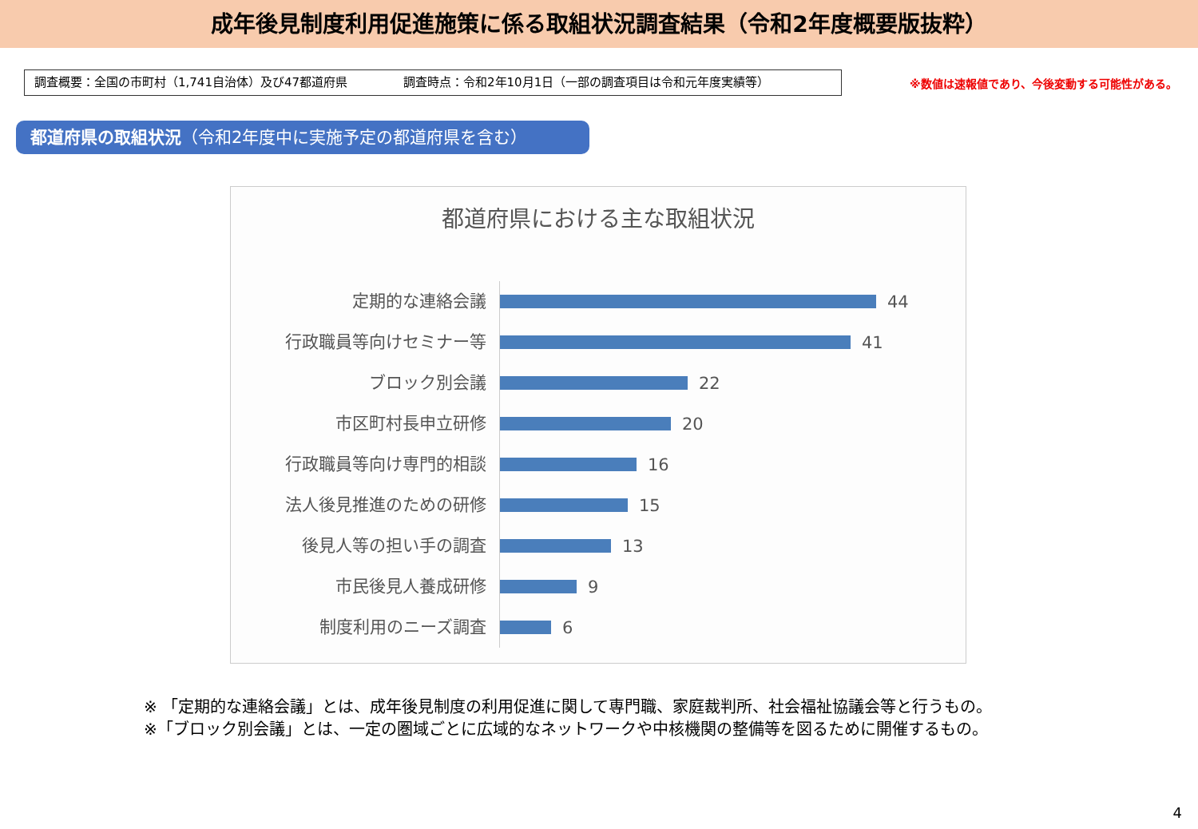成年後見制度利用促進施策に係る取組状況調査結果（令和2年度概要版抜粋）
調査概要：全国の市町村（1,741自治体）及び47都道府県 調査時点：令和2年10月1日（一部の調査項目は令和元年度実績等）
※数値は速報値であり、今後変動する可能性がある。
都道府県の取組状況（令和2年度中に実施予定の都道府県を含む）
都道府県における主な取組状況
定期的な連絡会議
44
行政職員等向けセミナー等
41
ブロック別会議
22
市区町村長申立研修
20
行政職員等向け専門的相談
16
法人後見推進のための研修
15
後見人等の担い手の調査
13
市民後見人養成研修
9
制度利用のニーズ調査
6
※ 「定期的な連絡会議」とは、成年後見制度の利用促進に関して専門職、家庭裁判所、社会福祉協議会等と行うもの。
※「ブロック別会議」とは、一定の圏域ごとに広域的なネットワークや中核機関の整備等を図るために開催するもの。
4